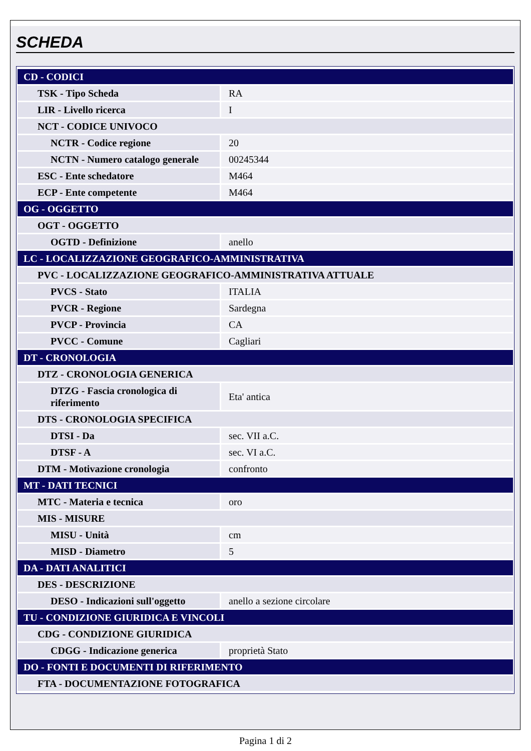SCHEDA
| CD - CODICI | |
| TSK - Tipo Scheda | RA |
| LIR - Livello ricerca | I |
| NCT - CODICE UNIVOCO | |
| NCTR - Codice regione | 20 |
| NCTN - Numero catalogo generale | 00245344 |
| ESC - Ente schedatore | M464 |
| ECP - Ente competente | M464 |
| OG - OGGETTO | |
| OGT - OGGETTO | |
| OGTD - Definizione | anello |
| LC - LOCALIZZAZIONE GEOGRAFICO-AMMINISTRATIVA | |
| PVC - LOCALIZZAZIONE GEOGRAFICO-AMMINISTRATIVA ATTUALE | |
| PVCS - Stato | ITALIA |
| PVCR - Regione | Sardegna |
| PVCP - Provincia | CA |
| PVCC - Comune | Cagliari |
| DT - CRONOLOGIA | |
| DTZ - CRONOLOGIA GENERICA | |
| DTZG - Fascia cronologica di riferimento | Eta' antica |
| DTS - CRONOLOGIA SPECIFICA | |
| DTSI - Da | sec. VII a.C. |
| DTSF - A | sec. VI a.C. |
| DTM - Motivazione cronologia | confronto |
| MT - DATI TECNICI | |
| MTC - Materia e tecnica | oro |
| MIS - MISURE | |
| MISU - Unità | cm |
| MISD - Diametro | 5 |
| DA - DATI ANALITICI | |
| DES - DESCRIZIONE | |
| DESO - Indicazioni sull'oggetto | anello a sezione circolare |
| TU - CONDIZIONE GIURIDICA E VINCOLI | |
| CDG - CONDIZIONE GIURIDICA | |
| CDGG - Indicazione generica | proprietà Stato |
| DO - FONTI E DOCUMENTI DI RIFERIMENTO | |
| FTA - DOCUMENTAZIONE FOTOGRAFICA | |
Pagina 1 di 2